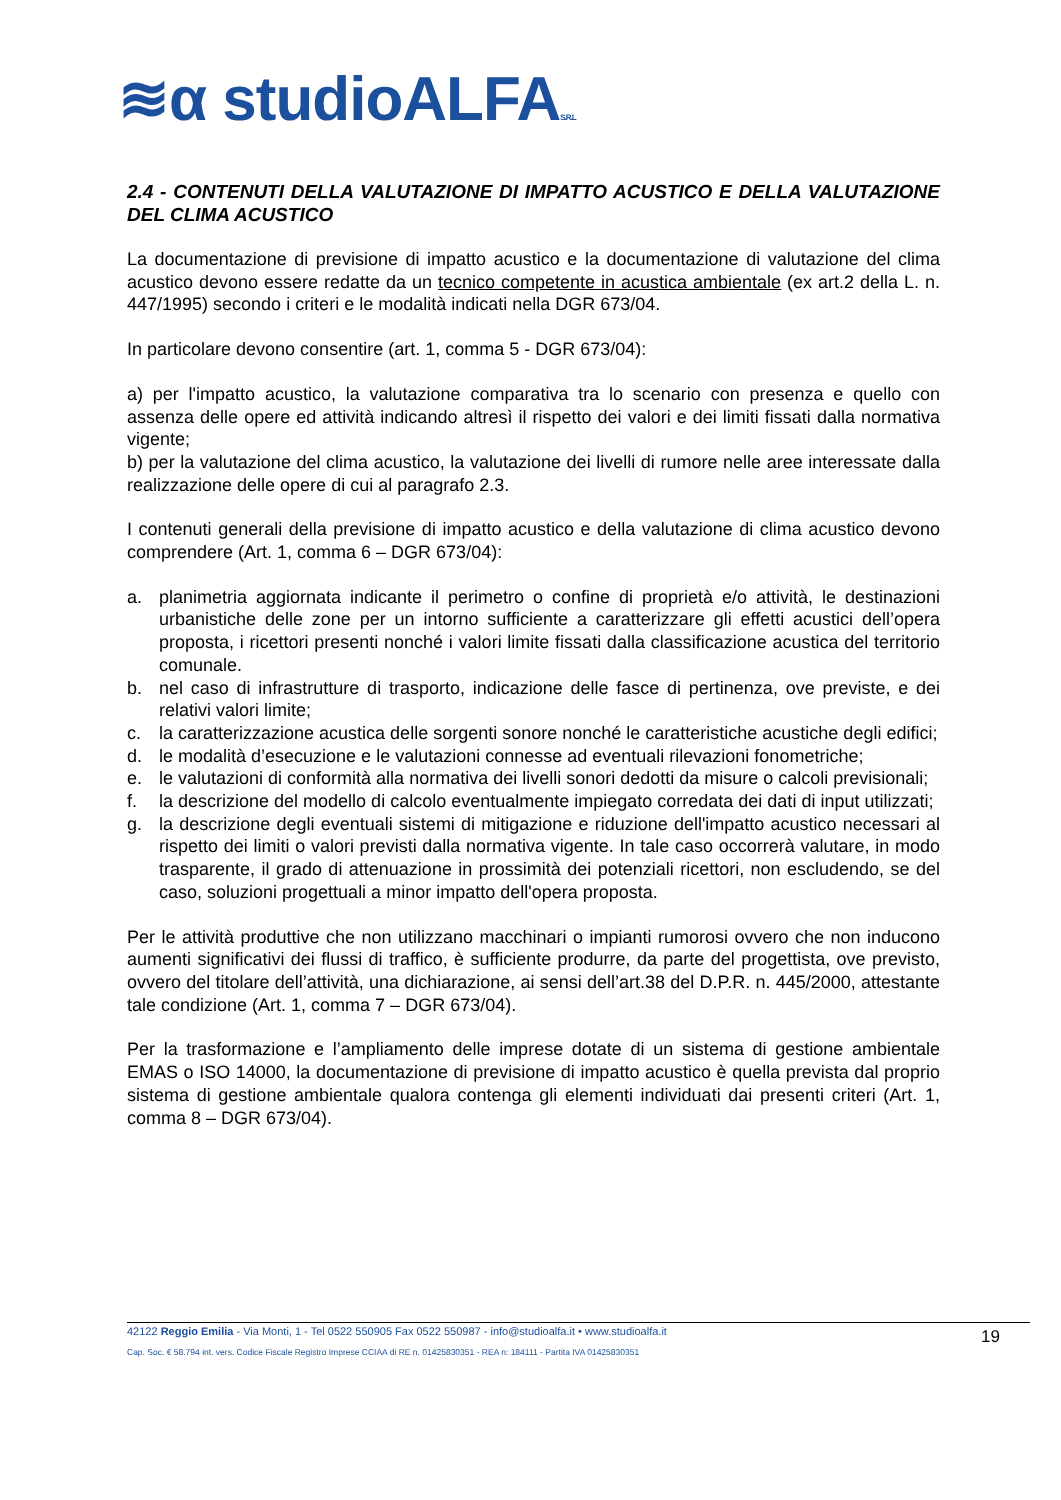≋α studioALFAS.R.L
2.4 - CONTENUTI DELLA VALUTAZIONE DI IMPATTO ACUSTICO E DELLA VALUTAZIONE DEL CLIMA ACUSTICO
La documentazione di previsione di impatto acustico e la documentazione di valutazione del clima acustico devono essere redatte da un tecnico competente in acustica ambientale (ex art.2 della L. n. 447/1995) secondo i criteri e le modalità indicati nella DGR 673/04.
In particolare devono consentire (art. 1, comma 5 - DGR 673/04):
a) per l'impatto acustico, la valutazione comparativa tra lo scenario con presenza e quello con assenza delle opere ed attività indicando altresì il rispetto dei valori e dei limiti fissati dalla normativa vigente;
b) per la valutazione del clima acustico, la valutazione dei livelli di rumore nelle aree interessate dalla realizzazione delle opere di cui al paragrafo 2.3.
I contenuti generali della previsione di impatto acustico e della valutazione di clima acustico devono comprendere (Art. 1, comma 6 – DGR 673/04):
a. planimetria aggiornata indicante il perimetro o confine di proprietà e/o attività, le destinazioni urbanistiche delle zone per un intorno sufficiente a caratterizzare gli effetti acustici dell’opera proposta, i ricettori presenti nonché i valori limite fissati dalla classificazione acustica del territorio comunale.
b. nel caso di infrastrutture di trasporto, indicazione delle fasce di pertinenza, ove previste, e dei relativi valori limite;
c. la caratterizzazione acustica delle sorgenti sonore nonché le caratteristiche acustiche degli edifici;
d. le modalità d’esecuzione e le valutazioni connesse ad eventuali rilevazioni fonometriche;
e. le valutazioni di conformità alla normativa dei livelli sonori dedotti da misure o calcoli previsionali;
f. la descrizione del modello di calcolo eventualmente impiegato corredata dei dati di input utilizzati;
g. la descrizione degli eventuali sistemi di mitigazione e riduzione dell'impatto acustico necessari al rispetto dei limiti o valori previsti dalla normativa vigente. In tale caso occorrerà valutare, in modo trasparente, il grado di attenuazione in prossimità dei potenziali ricettori, non escludendo, se del caso, soluzioni progettuali a minor impatto dell'opera proposta.
Per le attività produttive che non utilizzano macchinari o impianti rumorosi ovvero che non inducono aumenti significativi dei flussi di traffico, è sufficiente produrre, da parte del progettista, ove previsto, ovvero del titolare dell’attività, una dichiarazione, ai sensi dell’art.38 del D.P.R. n. 445/2000, attestante tale condizione (Art. 1, comma 7 – DGR 673/04).
Per la trasformazione e l’ampliamento delle imprese dotate di un sistema di gestione ambientale EMAS o ISO 14000, la documentazione di previsione di impatto acustico è quella prevista dal proprio sistema di gestione ambientale qualora contenga gli elementi individuati dai presenti criteri (Art. 1, comma 8 – DGR 673/04).
19
42122 Reggio Emilia - Via Monti, 1 - Tel 0522 550905 Fax 0522 550987 - info@studioalfa.it • www.studioalfa.it
Cap. Soc. € 58.794 int. vers. Codice Fiscale Registro Imprese CCIAA di RE n. 01425830351 - REA n: 184111 - Partita IVA 01425830351